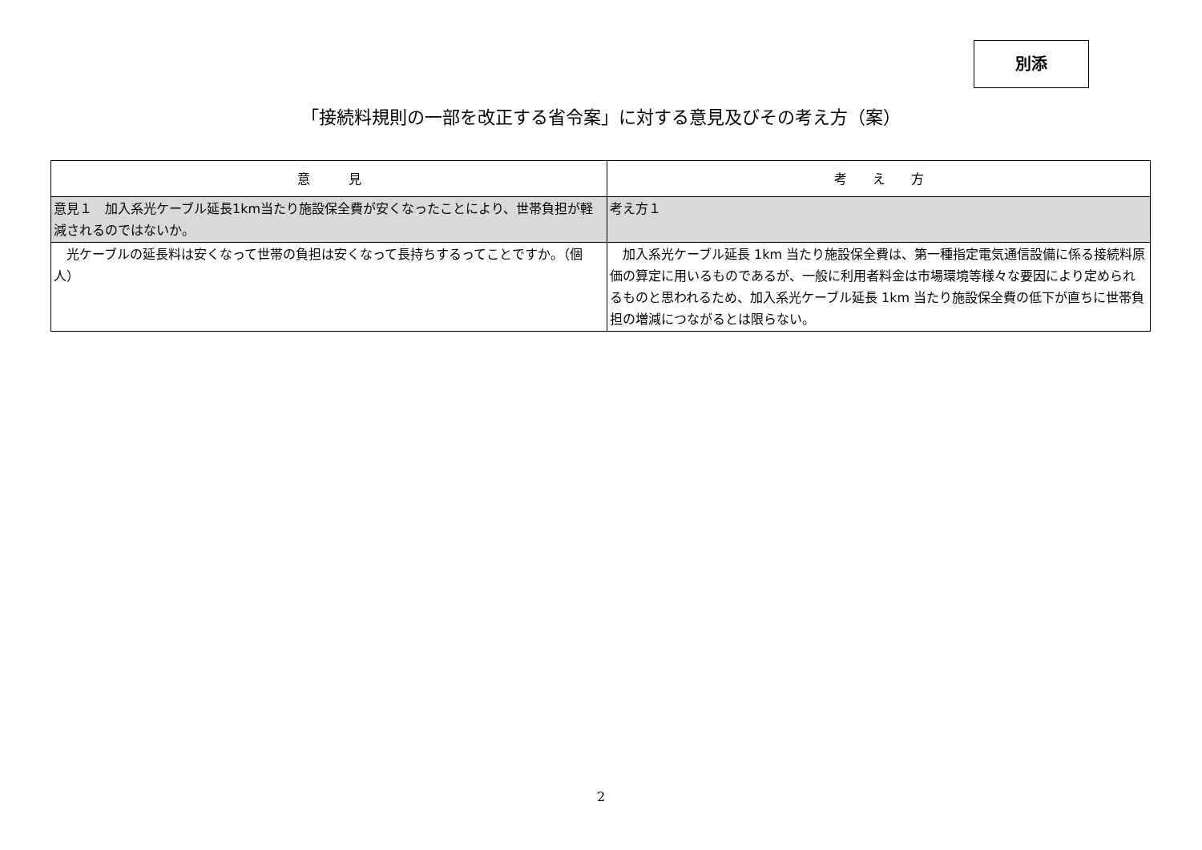別添
「接続料規則の一部を改正する省令案」に対する意見及びその考え方（案）
| 意 見 | 考 え 方 |
| --- | --- |
| 意見１ 加入系光ケーブル延長1km当たり施設保全費が安くなったことにより、世帯負担が軽減されるのではないか。 | 考え方１ |
| 光ケーブルの延長料は安くなって世帯の負担は安くなって長持ちするってことですか。（個人） | 加入系光ケーブル延長 1km 当たり施設保全費は、第一種指定電気通信設備に係る接続料原価の算定に用いるものであるが、一般に利用者料金は市場環境等様々な要因により定められるものと思われるため、加入系光ケーブル延長 1km 当たり施設保全費の低下が直ちに世帯負担の増減につながるとは限らない。 |
2